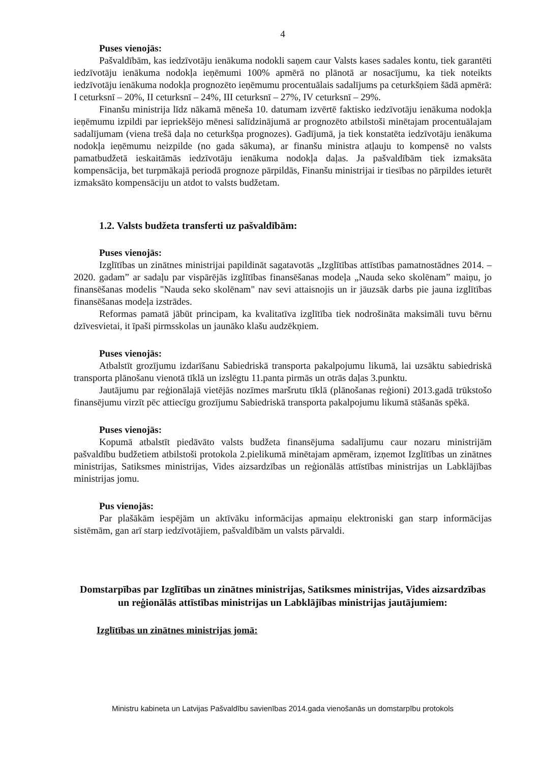4
Puses vienojās:
Pašvaldībām, kas iedzīvotāju ienākuma nodokli saņem caur Valsts kases sadales kontu, tiek garantēti iedzīvotāju ienākuma nodokļa ieņēmumi 100% apmērā no plānotā ar nosacījumu, ka tiek noteikts iedzīvotāju ienākuma nodokļa prognozēto ieņēmumu procentuālais sadalījums pa ceturkšņiem šādā apmērā: I ceturksnī – 20%, II ceturksnī – 24%, III ceturksnī – 27%, IV ceturksnī – 29%.
Finanšu ministrija līdz nākamā mēneša 10. datumam izvērtē faktisko iedzīvotāju ienākuma nodokļa ieņēmumu izpildi par iepriekšējo mēnesi salīdzinājumā ar prognozēto atbilstoši minētajam procentuālajam sadalījumam (viena trešā daļa no ceturkšņa prognozes). Gadījumā, ja tiek konstatēta iedzīvotāju ienākuma nodokļa ieņēmumu neizpilde (no gada sākuma), ar finanšu ministra atļauju to kompensē no valsts pamatbudžetā ieskaitāmās iedzīvotāju ienākuma nodokļa daļas. Ja pašvaldībām tiek izmaksāta kompensācija, bet turpmākajā periodā prognoze pārpildās, Finanšu ministrijai ir tiesības no pārpildes ieturēt izmaksāto kompensāciju un atdot to valsts budžetam.
1.2. Valsts budžeta transferti uz pašvaldībām:
Puses vienojās:
Izglītības un zinātnes ministrijai papildināt sagatavotās „Izglītības attīstības pamatnostādnes 2014. – 2020. gadam” ar sadaļu par vispārējās izglītības finansēšanas modeļa „Nauda seko skolēnam” maiņu, jo finansēšanas modelis "Nauda seko skolēnam" nav sevi attaisnojis un ir jāuzsāk darbs pie jauna izglītības finansēšanas modeļa izstrādes.
Reformas pamatā jābūt principam, ka kvalitatīva izglītība tiek nodrošināta maksimāli tuvu bērnu dzīvesvietai, it īpaši pirmsskolas un jaunāko klašu audzēkņiem.
Puses vienojās:
Atbalstīt grozījumu izdarīšanu Sabiedriskā transporta pakalpojumu likumā, lai uzsāktu sabiedriskā transporta plānošanu vienotā tīklā un izslēgtu 11.panta pirmās un otrās daļas 3.punktu.
Jautājumu par reģionālajā vietējās nozīmes maršrutu tīklā (plānošanas reģioni) 2013.gadā trūkstošo finansējumu virzīt pēc attiecīgu grozījumu Sabiedriskā transporta pakalpojumu likumā stāšanās spēkā.
Puses vienojās:
Kopumā atbalstīt piedāvāto valsts budžeta finansējuma sadalījumu caur nozaru ministrijām pašvaldību budžetiem atbilstoši protokola 2.pielikumā minētajam apmēram, izņemot Izglītības un zinātnes ministrijas, Satiksmes ministrijas, Vides aizsardzības un reģionālās attīstības ministrijas un Labklājības ministrijas jomu.
Pus vienojās:
Par plašākām iespējām un aktīvāku informācijas apmaiņu elektroniski gan starp informācijas sistēmām, gan arī starp iedzīvotājiem, pašvaldībām un valsts pārvaldi.
Domstarpības par Izglītības un zinātnes ministrijas, Satiksmes ministrijas, Vides aizsardzības un reģionālās attīstības ministrijas un Labklājības ministrijas jautājumiem:
Izglītības un zinātnes ministrijas jomā:
Ministru kabineta un Latvijas Pašvaldību savienības 2014.gada vienošanās un domstarpību protokols